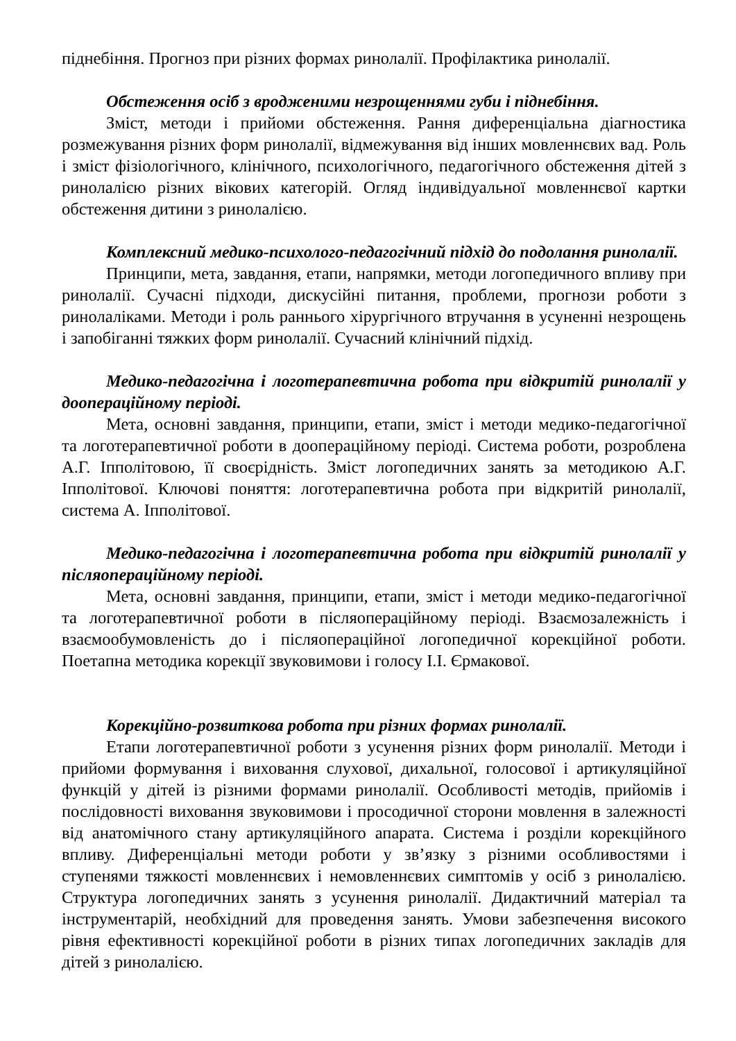піднебіння. Прогноз при різних формах ринолалії. Профілактика ринолалії.
Обстеження осіб з вродженими незрощеннями губи і піднебіння.
Зміст, методи і прийоми обстеження. Рання диференціальна діагностика розмежування різних форм ринолалії, відмежування від інших мовленнєвих вад. Роль і зміст фізіологічного, клінічного, психологічного, педагогічного обстеження дітей з ринолалією різних вікових категорій. Огляд індивідуальної мовленнєвої картки обстеження дитини з ринолалією.
Комплексний медико-психолого-педагогічний підхід до подолання ринолалії.
Принципи, мета, завдання, етапи, напрямки, методи логопедичного впливу при ринолалії. Сучасні підходи, дискусійні питання, проблеми, прогнози роботи з ринолаліками. Методи і роль раннього хірургічного втручання в усуненні незрощень і запобіганні тяжких форм ринолалії. Сучасний клінічний підхід.
Медико-педагогічна і логотерапевтична робота при відкритій ринолалії у доопераційному періоді.
Мета, основні завдання, принципи, етапи, зміст і методи медико-педагогічної та логотерапевтичної роботи в доопераційному періоді. Система роботи, розроблена А.Г. Іпполітовою, її своєрідність. Зміст логопедичних занять за методикою А.Г. Іпполітової. Ключові поняття: логотерапевтична робота при відкритій ринолалії, система А. Іпполітової.
Медико-педагогічна і логотерапевтична робота при відкритій ринолалії у післяопераційному періоді.
Мета, основні завдання, принципи, етапи, зміст і методи медико-педагогічної та логотерапевтичної роботи в післяопераційному періоді. Взаємозалежність і взаємообумовленість до і післяопераційної логопедичної корекційної роботи. Поетапна методика корекції звуковимови і голосу І.І. Єрмакової.
Корекційно-розвиткова робота при різних формах ринолалії.
Етапи логотерапевтичної роботи з усунення різних форм ринолалії. Методи і прийоми формування і виховання слухової, дихальної, голосової і артикуляційної функцій у дітей із різними формами ринолалії. Особливості методів, прийомів і послідовності виховання звуковимови і просодичної сторони мовлення в залежності від анатомічного стану артикуляційного апарата. Система і розділи корекційного впливу. Диференціальні методи роботи у зв’язку з різними особливостями і ступенями тяжкості мовленнєвих і немовленнєвих симптомів у осіб з ринолалією. Структура логопедичних занять з усунення ринолалії. Дидактичний матеріал та інструментарій, необхідний для проведення занять. Умови забезпечення високого рівня ефективності корекційної роботи в різних типах логопедичних закладів для дітей з ринолалією.